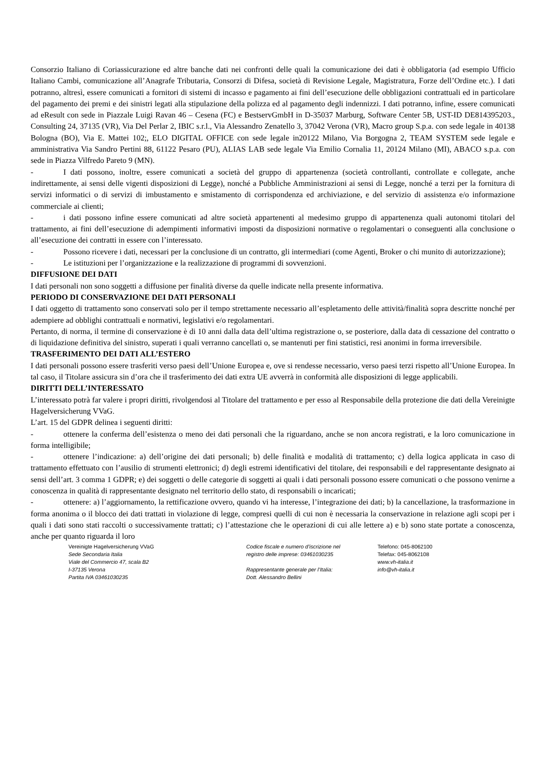Consorzio Italiano di Coriassicurazione ed altre banche dati nei confronti delle quali la comunicazione dei dati è obbligatoria (ad esempio Ufficio Italiano Cambi, comunicazione all’Anagrafe Tributaria, Consorzi di Difesa, società di Revisione Legale, Magistratura, Forze dell’Ordine etc.). I dati potranno, altresì, essere comunicati a fornitori di sistemi di incasso e pagamento ai fini dell’esecuzione delle obbligazioni contrattuali ed in particolare del pagamento dei premi e dei sinistri legati alla stipulazione della polizza ed al pagamento degli indennizzi. I dati potranno, infine, essere comunicati ad eResult con sede in Piazzale Luigi Ravan 46 – Cesena (FC) e BestservGmbH in D-35037 Marburg, Software Center 5B, UST-ID DE814395203., Consulting 24, 37135 (VR), Via Del Perlar 2, IBIC s.r.l., Via Alessandro Zenatello 3, 37042 Verona (VR), Macro group S.p.a. con sede legale in 40138 Bologna (BO), Via E. Mattei 102;, ELO DIGITAL OFFICE con sede legale in20122 Milano, Via Borgogna 2, TEAM SYSTEM sede legale e amministrativa Via Sandro Pertini 88, 61122 Pesaro (PU), ALIAS LAB sede legale Via Emilio Cornalia 11, 20124 Milano (MI), ABACO s.p.a. con sede in Piazza Vilfredo Pareto 9 (MN).
- I dati possono, inoltre, essere comunicati a società del gruppo di appartenenza (società controllanti, controllate e collegate, anche indirettamente, ai sensi delle vigenti disposizioni di Legge), nonché a Pubbliche Amministrazioni ai sensi di Legge, nonché a terzi per la fornitura di servizi informatici o di servizi di imbustamento e smistamento di corrispondenza ed archiviazione, e del servizio di assistenza e/o informazione commerciale ai clienti;
- i dati possono infine essere comunicati ad altre società appartenenti al medesimo gruppo di appartenenza quali autonomi titolari del trattamento, ai fini dell’esecuzione di adempimenti informativi imposti da disposizioni normative o regolamentari o conseguenti alla conclusione o all’esecuzione dei contratti in essere con l’interessato.
- Possono ricevere i dati, necessari per la conclusione di un contratto, gli intermediari (come Agenti, Broker o chi munito di autorizzazione);
- Le istituzioni per l’organizzazione e la realizzazione di programmi di sovvenzioni.
DIFFUSIONE DEI DATI
I dati personali non sono soggetti a diffusione per finalità diverse da quelle indicate nella presente informativa.
PERIODO DI CONSERVAZIONE DEI DATI PERSONALI
I dati oggetto di trattamento sono conservati solo per il tempo strettamente necessario all’espletamento delle attività/finalità sopra descritte nonché per adempiere ad obblighi contrattuali e normativi, legislativi e/o regolamentari.
Pertanto, di norma, il termine di conservazione è di 10 anni dalla data dell’ultima registrazione o, se posteriore, dalla data di cessazione del contratto o di liquidazione definitiva del sinistro, superati i quali verranno cancellati o, se mantenuti per fini statistici, resi anonimi in forma irreversibile.
TRASFERIMENTO DEI DATI ALL’ESTERO
I dati personali possono essere trasferiti verso paesi dell’Unione Europea e, ove si rendesse necessario, verso paesi terzi rispetto all’Unione Europea. In tal caso, il Titolare assicura sin d’ora che il trasferimento dei dati extra UE avverrà in conformità alle disposizioni di legge applicabili.
DIRITTI DELL’INTERESSATO
L’interessato potrà far valere i propri diritti, rivolgendosi al Titolare del trattamento e per esso al Responsabile della protezione die dati della Vereinigte Hagelversicherung VVaG.
L’art. 15 del GDPR delinea i seguenti diritti:
- ottenere la conferma dell’esistenza o meno dei dati personali che la riguardano, anche se non ancora registrati, e la loro comunicazione in forma intelligibile;
- ottenere l’indicazione: a) dell’origine dei dati personali; b) delle finalità e modalità di trattamento; c) della logica applicata in caso di trattamento effettuato con l’ausilio di strumenti elettronici; d) degli estremi identificativi del titolare, dei responsabili e del rappresentante designato ai sensi dell’art. 3 comma 1 GDPR; e) dei soggetti o delle categorie di soggetti ai quali i dati personali possono essere comunicati o che possono venirne a conoscenza in qualità di rappresentante designato nel territorio dello stato, di responsabili o incaricati;
- ottenere: a) l’aggiornamento, la rettificazione ovvero, quando vi ha interesse, l’integrazione dei dati; b) la cancellazione, la trasformazione in forma anonima o il blocco dei dati trattati in violazione di legge, compresi quelli di cui non è necessaria la conservazione in relazione agli scopi per i quali i dati sono stati raccolti o successivamente trattati; c) l’attestazione che le operazioni di cui alle lettere a) e b) sono state portate a conoscenza, anche per quanto riguarda il loro
Vereinigte Hagelversicherung VVaG
Sede Secondaria Italia
Viale del Commercio 47, scala B2
I-37135 Verona
Partita IVA 03461030235
Codice fiscale e numero d'iscrizione nel
registro delle imprese: 03461030235
Rappresentante generale per l’Italia:
Dott. Alessandro Bellini
Telefono: 045-8062100
Telefax: 045-8062108
www.vh-italia.it
info@vh-italia.it